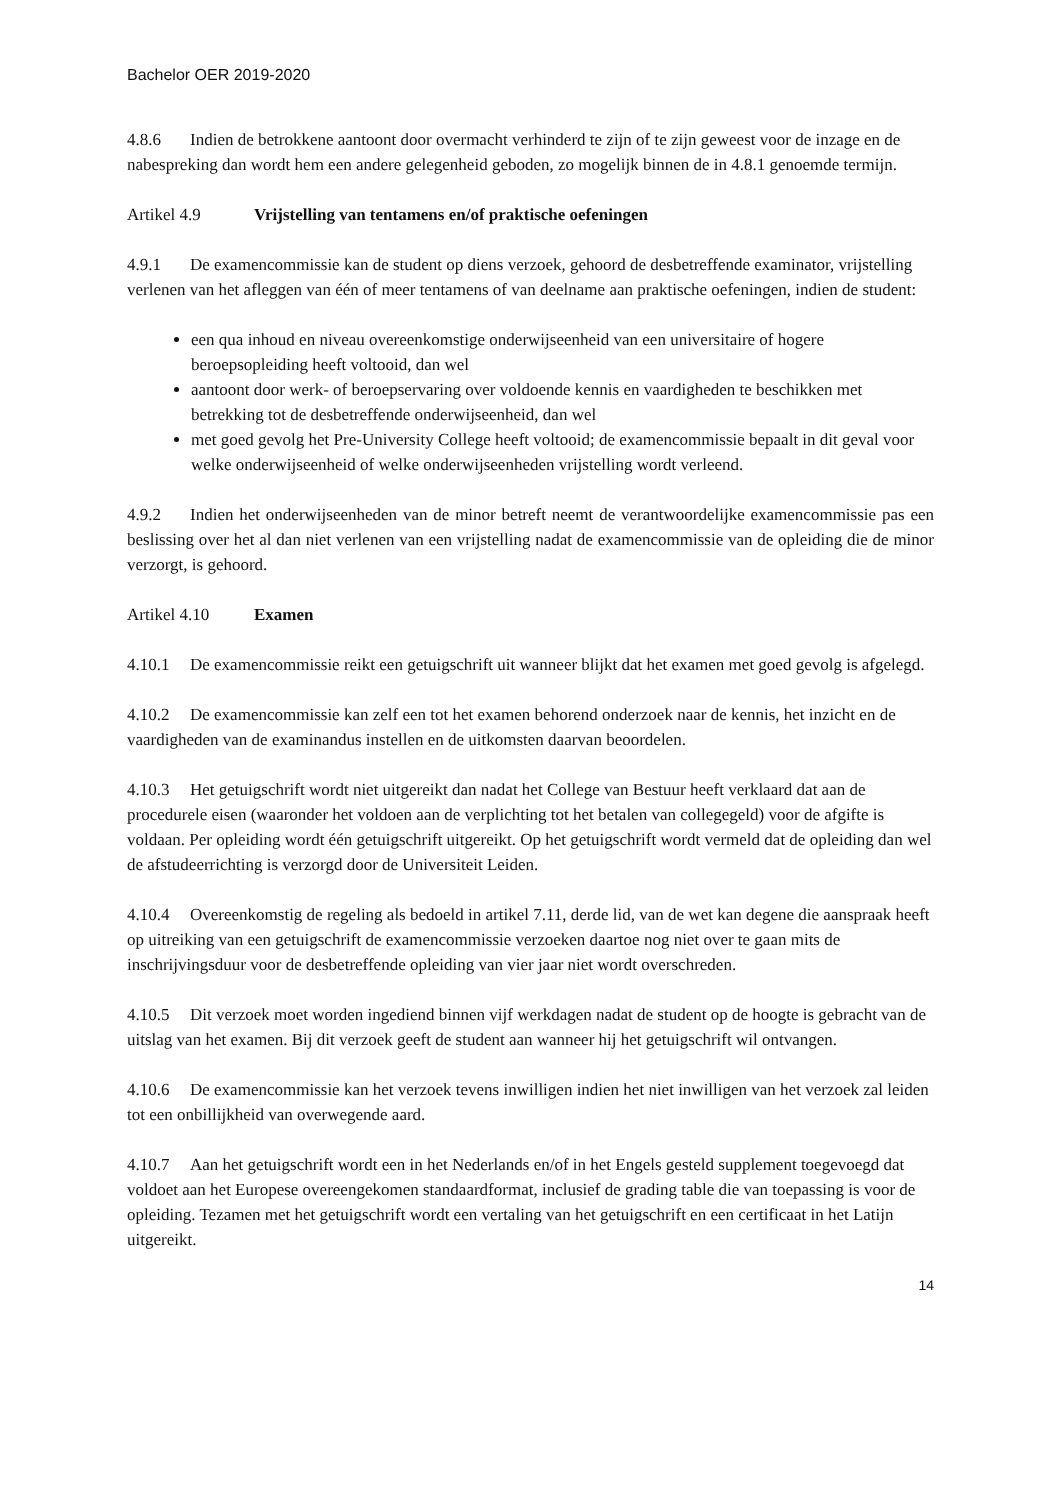Bachelor OER 2019-2020
4.8.6 Indien de betrokkene aantoont door overmacht verhinderd te zijn of te zijn geweest voor de inzage en de nabespreking dan wordt hem een andere gelegenheid geboden, zo mogelijk binnen de in 4.8.1 genoemde termijn.
Artikel 4.9 Vrijstelling van tentamens en/of praktische oefeningen
4.9.1 De examencommissie kan de student op diens verzoek, gehoord de desbetreffende examinator, vrijstelling verlenen van het afleggen van één of meer tentamens of van deelname aan praktische oefeningen, indien de student:
een qua inhoud en niveau overeenkomstige onderwijseenheid van een universitaire of hogere beroepsopleiding heeft voltooid, dan wel
aantoont door werk- of beroepservaring over voldoende kennis en vaardigheden te beschikken met betrekking tot de desbetreffende onderwijseenheid, dan wel
met goed gevolg het Pre-University College heeft voltooid; de examencommissie bepaalt in dit geval voor welke onderwijseenheid of welke onderwijseenheden vrijstelling wordt verleend.
4.9.2 Indien het onderwijseenheden van de minor betreft neemt de verantwoordelijke examencommissie pas een beslissing over het al dan niet verlenen van een vrijstelling nadat de examencommissie van de opleiding die de minor verzorgt, is gehoord.
Artikel 4.10 Examen
4.10.1 De examencommissie reikt een getuigschrift uit wanneer blijkt dat het examen met goed gevolg is afgelegd.
4.10.2 De examencommissie kan zelf een tot het examen behorend onderzoek naar de kennis, het inzicht en de vaardigheden van de examinandus instellen en de uitkomsten daarvan beoordelen.
4.10.3 Het getuigschrift wordt niet uitgereikt dan nadat het College van Bestuur heeft verklaard dat aan de procedurele eisen (waaronder het voldoen aan de verplichting tot het betalen van collegegeld) voor de afgifte is voldaan. Per opleiding wordt één getuigschrift uitgereikt. Op het getuigschrift wordt vermeld dat de opleiding dan wel de afstudeerrichting is verzorgd door de Universiteit Leiden.
4.10.4 Overeenkomstig de regeling als bedoeld in artikel 7.11, derde lid, van de wet kan degene die aanspraak heeft op uitreiking van een getuigschrift de examencommissie verzoeken daartoe nog niet over te gaan mits de inschrijvingsduur voor de desbetreffende opleiding van vier jaar niet wordt overschreden.
4.10.5 Dit verzoek moet worden ingediend binnen vijf werkdagen nadat de student op de hoogte is gebracht van de uitslag van het examen. Bij dit verzoek geeft de student aan wanneer hij het getuigschrift wil ontvangen.
4.10.6 De examencommissie kan het verzoek tevens inwilligen indien het niet inwilligen van het verzoek zal leiden tot een onbillijkheid van overwegende aard.
4.10.7 Aan het getuigschrift wordt een in het Nederlands en/of in het Engels gesteld supplement toegevoegd dat voldoet aan het Europese overeengekomen standaardformat, inclusief de grading table die van toepassing is voor de opleiding. Tezamen met het getuigschrift wordt een vertaling van het getuigschrift en een certificaat in het Latijn uitgereikt.
14